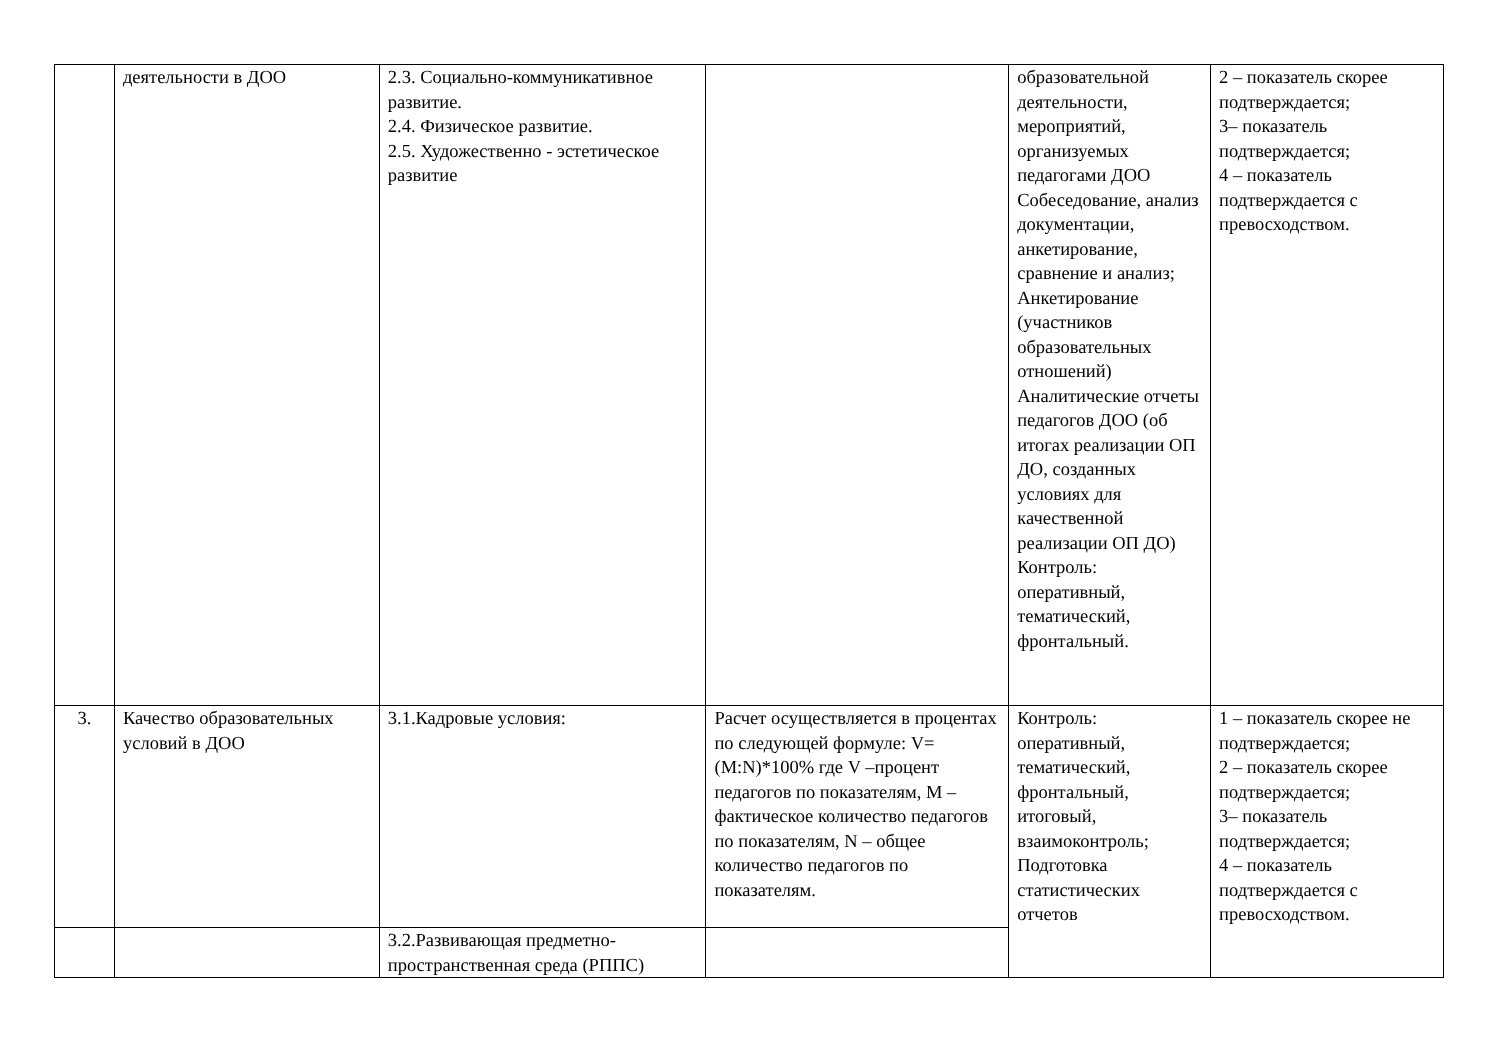| | деятельности в ДОО | 2.3. Социально-коммуникативное развитие. 2.4. Физическое развитие. 2.5. Художественно - эстетическое развитие | | образовательной деятельности, мероприятий, организуемых педагогами ДОО Собеседование, анализ документации, анкетирование, сравнение и анализ; Анкетирование (участников образовательных отношений) Аналитические отчеты педагогов ДОО (об итогах реализации ОП ДО, созданных условиях для качественной реализации ОП ДО) Контроль: оперативный, тематический, фронтальный. | 2 – показатель скорее подтверждается; 3– показатель подтверждается; 4 – показатель подтверждается с превосходством. |
| 3. | Качество образовательных условий в ДОО | 3.1.Кадровые условия: | Расчет осуществляется в процентах по следующей формуле: V=(M:N)*100% где V –процент педагогов по показателям, M – фактическое количество педагогов по показателям, N – общее количество педагогов по показателям. | Контроль: оперативный, тематический, фронтальный, итоговый, взаимоконтроль; Подготовка статистических отчетов | 1 – показатель скорее не подтверждается; 2 – показатель скорее подтверждается; 3– показатель подтверждается; 4 – показатель подтверждается с превосходством. |
| | | 3.2.Развивающая предметно-пространственная среда (РППС) | | | |